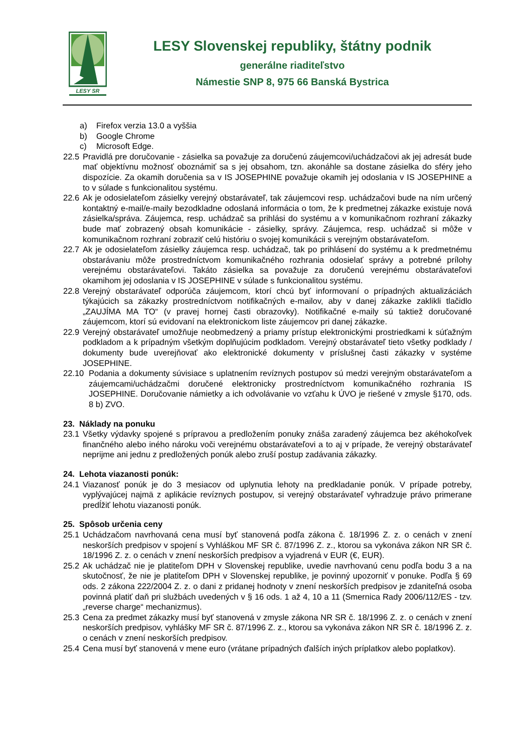LESY SR
LESY Slovenskej republiky, štátny podnik
generálne riaditeľstvo
Námestie SNP 8, 975 66 Banská Bystrica
a) Firefox verzia 13.0 a vyššia
b) Google Chrome
c) Microsoft Edge.
22.5
Pravidlá pre doručovanie - zásielka sa považuje za doručenú záujemcovi/uchádzačovi ak jej adresát bude mať objektívnu možnosť oboznámiť sa s jej obsahom, tzn. akonáhle sa dostane zásielka do sféry jeho dispozície. Za okamih doručenia sa v IS JOSEPHINE považuje okamih jej odoslania v IS JOSEPHINE a to v súlade s funkcionalitou systému.
22.6
Ak je odosielateľom zásielky verejný obstarávateľ, tak záujemcovi resp. uchádzačovi bude na ním určený kontaktný e-mail/e-maily bezodkladne odoslaná informácia o tom, že k predmetnej zákazke existuje nová zásielka/správa. Záujemca, resp. uchádzač sa prihlási do systému a v komunikačnom rozhraní zákazky bude mať zobrazený obsah komunikácie - zásielky, správy. Záujemca, resp. uchádzač si môže v komunikačnom rozhraní zobraziť celú históriu o svojej komunikácii s verejným obstarávateľom.
22.7
Ak je odosielateľom zásielky záujemca resp. uchádzač, tak po prihlásení do systému a k predmetnému obstarávaniu môže prostredníctvom komunikačného rozhrania odosielať správy a potrebné prílohy verejnému obstarávateľovi. Takáto zásielka sa považuje za doručenú verejnému obstarávateľovi okamihom jej odoslania v IS JOSEPHINE v súlade s funkcionalitou systému.
22.8
Verejný obstarávateľ odporúča záujemcom, ktorí chcú byť informovaní o prípadných aktualizáciách týkajúcich sa zákazky prostredníctvom notifikačných e-mailov, aby v danej zákazke zaklikli tlačidlo „ZAUJÍMA MA TO“ (v pravej hornej časti obrazovky). Notifikačné e-maily sú taktiež doručované záujemcom, ktorí sú evidovaní na elektronickom liste záujemcov pri danej zákazke.
22.9
Verejný obstarávateľ umožňuje neobmedzený a priamy prístup elektronickými prostriedkami k súťažným podkladom a k prípadným všetkým doplňujúcim podkladom. Verejný obstarávateľ tieto všetky podklady / dokumenty bude uverejňovať ako elektronické dokumenty v príslušnej časti zákazky v systéme JOSEPHINE.
22.10 Podania a dokumenty súvisiace s uplatnením revíznych postupov sú medzi verejným obstarávateľom a záujemcami/uchádzačmi doručené elektronicky prostredníctvom komunikačného rozhrania IS JOSEPHINE. Doručovanie námietky a ich odvolávanie vo vzťahu k ÚVO je riešené v zmysle §170, ods. 8 b) ZVO.
23. Náklady na ponuku
23.1
Všetky výdavky spojené s prípravou a predložením ponuky znáša zaradený záujemca bez akéhokoľvek finančného alebo iného nároku voči verejnému obstarávateľovi a to aj v prípade, že verejný obstarávateľ neprijme ani jednu z predložených ponúk alebo zruší postup zadávania zákazky.
24. Lehota viazanosti ponúk:
24.1
Viazanosť ponúk je do 3 mesiacov od uplynutia lehoty na predkladanie ponúk. V prípade potreby, vyplývajúcej najmä z aplikácie revíznych postupov, si verejný obstarávateľ vyhradzuje právo primerane predĺžiť lehotu viazanosti ponúk.
25. Spôsob určenia ceny
25.1
Uchádzačom navrhovaná cena musí byť stanovená podľa zákona č. 18/1996 Z. z. o cenách v znení neskorších predpisov v spojení s Vyhláškou MF SR č. 87/1996 Z. z., ktorou sa vykonáva zákon NR SR č. 18/1996 Z. z. o cenách v znení neskorších predpisov a vyjadrená v EUR (€, EUR).
25.2
Ak uchádzač nie je platiteľom DPH v Slovenskej republike, uvedie navrhovanú cenu podľa bodu 3 a na skutočnosť, že nie je platiteľom DPH v Slovenskej republike, je povinný upozorniť v ponuke. Podľa § 69 ods. 2 zákona 222/2004 Z. z. o dani z pridanej hodnoty v znení neskorších predpisov je zdaniteľná osoba povinná platiť daň pri službách uvedených v § 16 ods. 1 až 4, 10 a 11 (Smernica Rady 2006/112/ES - tzv. „reverse charge“ mechanizmus).
25.3
Cena za predmet zákazky musí byť stanovená v zmysle zákona NR SR č. 18/1996 Z. z. o cenách v znení neskorších predpisov, vyhlášky MF SR č. 87/1996 Z. z., ktorou sa vykonáva zákon NR SR č. 18/1996 Z. z. o cenách v znení neskorších predpisov.
25.4
Cena musí byť stanovená v mene euro (vrátane prípadných ďalších iných príplatkov alebo poplatkov).